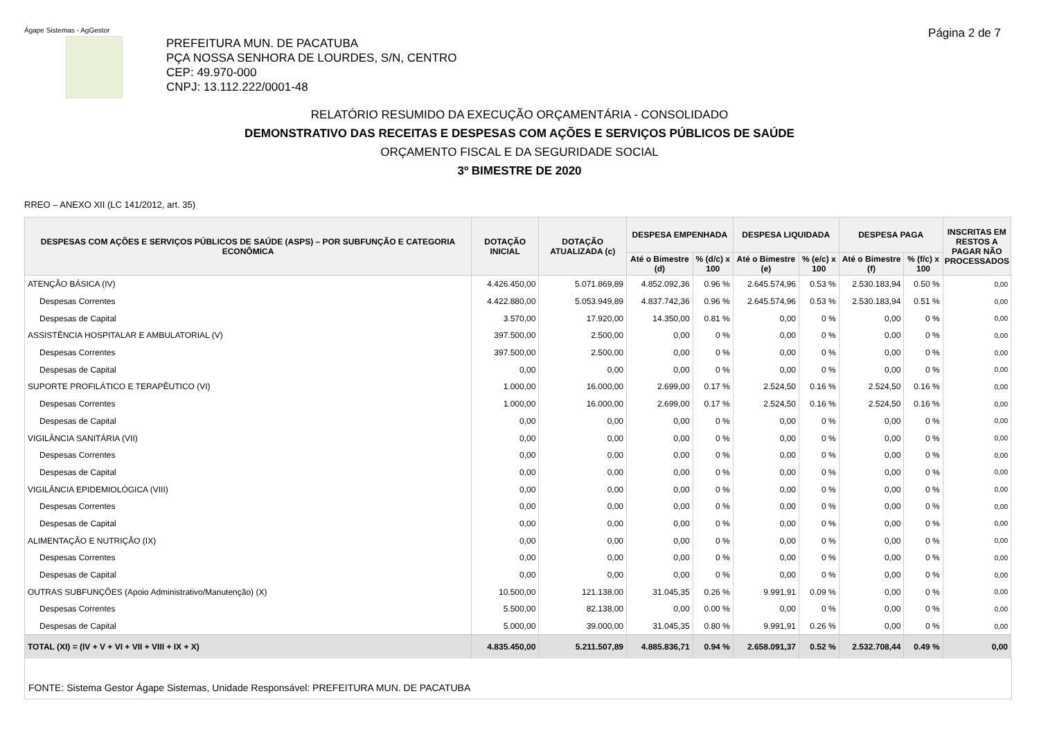Ágape Sistemas - AgGestor Página 2 de 7
PREFEITURA MUN. DE PACATUBA
PÇA NOSSA SENHORA DE LOURDES, S/N, CENTRO
CEP: 49.970-000
CNPJ: 13.112.222/0001-48
RELATÓRIO RESUMIDO DA EXECUÇÃO ORÇAMENTÁRIA - CONSOLIDADO
DEMONSTRATIVO DAS RECEITAS E DESPESAS COM AÇÕES E SERVIÇOS PÚBLICOS DE SAÚDE
ORÇAMENTO FISCAL E DA SEGURIDADE SOCIAL
3º BIMESTRE DE 2020
RREO – ANEXO XII (LC 141/2012, art. 35)
| DESPESAS COM AÇÕES E SERVIÇOS PÚBLICOS DE SAÚDE (ASPS) – POR SUBFUNÇÃO E CATEGORIA ECONÔMICA | DOTAÇÃO INICIAL | DOTAÇÃO ATUALIZADA (c) | DESPESA EMPENHADA | | DESPESA LIQUIDADA | | DESPESA PAGA | | INSCRITAS EM RESTOS A PAGAR NÃO PROCESSADOS |
| --- | --- | --- | --- | --- | --- | --- | --- | --- | --- |
| | | | Até o Bimestre (d) | % (d/c) x 100 | Até o Bimestre (e) | % (e/c) x 100 | Até o Bimestre (f) | % (f/c) x 100 | |
| ATENÇÃO BÁSICA (IV) | 4.426.450,00 | 5.071.869,89 | 4.852.092,36 | 0.96 % | 2.645.574,96 | 0.53 % | 2.530.183,94 | 0.50 % | 0,00 |
| Despesas Correntes | 4.422.880,00 | 5.053.949,89 | 4.837.742,36 | 0.96 % | 2.645.574,96 | 0.53 % | 2.530.183,94 | 0.51 % | 0,00 |
| Despesas de Capital | 3.570,00 | 17.920,00 | 14.350,00 | 0.81 % | 0,00 | 0 % | 0,00 | 0 % | 0,00 |
| ASSISTÊNCIA HOSPITALAR E AMBULATORIAL (V) | 397.500,00 | 2.500,00 | 0,00 | 0 % | 0,00 | 0 % | 0,00 | 0 % | 0,00 |
| Despesas Correntes | 397.500,00 | 2.500,00 | 0,00 | 0 % | 0,00 | 0 % | 0,00 | 0 % | 0,00 |
| Despesas de Capital | 0,00 | 0,00 | 0,00 | 0 % | 0,00 | 0 % | 0,00 | 0 % | 0,00 |
| SUPORTE PROFILÁTICO E TERAPÊUTICO (VI) | 1.000,00 | 16.000,00 | 2.699,00 | 0.17 % | 2.524,50 | 0.16 % | 2.524,50 | 0.16 % | 0,00 |
| Despesas Correntes | 1.000,00 | 16.000,00 | 2.699,00 | 0.17 % | 2.524,50 | 0.16 % | 2.524,50 | 0.16 % | 0,00 |
| Despesas de Capital | 0,00 | 0,00 | 0,00 | 0 % | 0,00 | 0 % | 0,00 | 0 % | 0,00 |
| VIGILÂNCIA SANITÁRIA (VII) | 0,00 | 0,00 | 0,00 | 0 % | 0,00 | 0 % | 0,00 | 0 % | 0,00 |
| Despesas Correntes | 0,00 | 0,00 | 0,00 | 0 % | 0,00 | 0 % | 0,00 | 0 % | 0,00 |
| Despesas de Capital | 0,00 | 0,00 | 0,00 | 0 % | 0,00 | 0 % | 0,00 | 0 % | 0,00 |
| VIGILÂNCIA EPIDEMIOLÓGICA (VIII) | 0,00 | 0,00 | 0,00 | 0 % | 0,00 | 0 % | 0,00 | 0 % | 0,00 |
| Despesas Correntes | 0,00 | 0,00 | 0,00 | 0 % | 0,00 | 0 % | 0,00 | 0 % | 0,00 |
| Despesas de Capital | 0,00 | 0,00 | 0,00 | 0 % | 0,00 | 0 % | 0,00 | 0 % | 0,00 |
| ALIMENTAÇÃO E NUTRIÇÃO (IX) | 0,00 | 0,00 | 0,00 | 0 % | 0,00 | 0 % | 0,00 | 0 % | 0,00 |
| Despesas Correntes | 0,00 | 0,00 | 0,00 | 0 % | 0,00 | 0 % | 0,00 | 0 % | 0,00 |
| Despesas de Capital | 0,00 | 0,00 | 0,00 | 0 % | 0,00 | 0 % | 0,00 | 0 % | 0,00 |
| OUTRAS SUBFUNÇÕES (Apoio Administrativo/Manutenção) (X) | 10.500,00 | 121.138,00 | 31.045,35 | 0.26 % | 9.991,91 | 0.09 % | 0,00 | 0 % | 0,00 |
| Despesas Correntes | 5.500,00 | 82.138,00 | 0,00 | 0.00 % | 0,00 | 0 % | 0,00 | 0 % | 0,00 |
| Despesas de Capital | 5.000,00 | 39.000,00 | 31.045,35 | 0.80 % | 9.991,91 | 0.26 % | 0,00 | 0 % | 0,00 |
| TOTAL (XI) = (IV + V + VI + VII + VIII + IX + X) | 4.835.450,00 | 5.211.507,89 | 4.885.836,71 | 0.94 % | 2.658.091,37 | 0.52 % | 2.532.708,44 | 0.49 % | 0,00 |
FONTE: Sistema Gestor Ágape Sistemas, Unidade Responsável: PREFEITURA MUN. DE PACATUBA